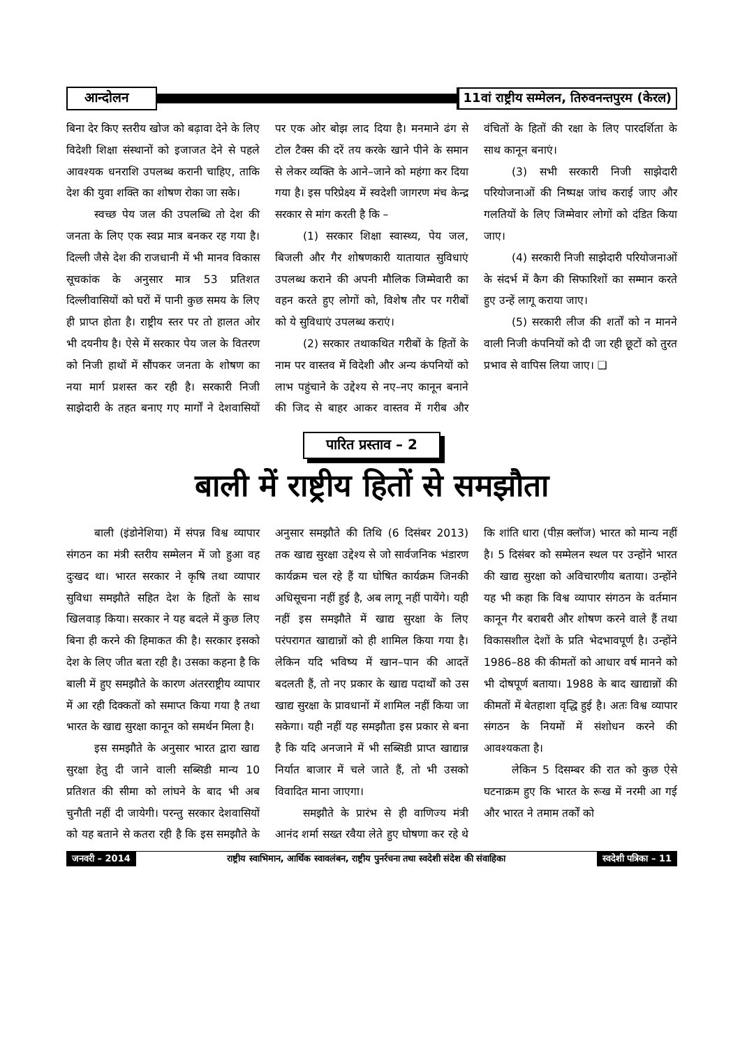आन्दोलन
11वां राष्ट्रीय सम्मेलन, तिरुवनन्तपुरम (केरल)
बिना देर किए स्तरीय खोज को बढ़ावा देने के लिए विदेशी शिक्षा संस्थानों को इजाजत देने से पहले आवश्यक धनराशि उपलब्ध करानी चाहिए, ताकि देश की युवा शक्ति का शोषण रोका जा सके।
स्वच्छ पेय जल की उपलब्धि तो देश की जनता के लिए एक स्वप्न मात्र बनकर रह गया है। दिल्ली जैसे देश की राजधानी में भी मानव विकास सूचकांक के अनुसार मात्र 53 प्रतिशत दिल्लीवासियों को घरों में पानी कुछ समय के लिए ही प्राप्त होता है। राष्ट्रीय स्तर पर तो हालत ओर भी दयनीय है। ऐसे में सरकार पेय जल के वितरण को निजी हाथों में सौंपकर जनता के शोषण का नया मार्ग प्रशस्त कर रही है। सरकारी निजी साझेदारी के तहत बनाए गए मार्गों ने देशवासियों पर एक ओर बोझ लाद दिया है। मनमाने ढंग से टोल टैक्स की दरें तय करके खाने पीने के समान से लेकर व्यक्ति के आने–जाने को महंगा कर दिया गया है। इस परिप्रेक्ष्य में स्वदेशी जागरण मंच केन्द्र सरकार से मांग करती है कि –
(1) सरकार शिक्षा स्वास्थ्य, पेय जल, बिजली और गैर शोषणकारी यातायात सुविधाएं उपलब्ध कराने की अपनी मौलिक जिम्मेवारी का वहन करते हुए लोगों को, विशेष तौर पर गरीबों को ये सुविधाएं उपलब्ध कराएं।
(2) सरकार तथाकथित गरीबों के हितों के नाम पर वास्तव में विदेशी और अन्य कंपनियों को लाभ पहुंचाने के उद्देश्य से नए–नए कानून बनाने की जिद से बाहर आकर वास्तव में गरीब और वंचितों के हितों की रक्षा के लिए पारदर्शिता के साथ कानून बनाएं।
(3) सभी सरकारी निजी साझेदारी परियोजनाओं की निष्पक्ष जांच कराई जाए और गलतियों के लिए जिम्मेवार लोगों को दंडित किया जाए।
(4) सरकारी निजी साझेदारी परियोजनाओं के संदर्भ में कैग की सिफारिशों का सम्मान करते हुए उन्हें लागू कराया जाए।
(5) सरकारी लीज की शर्तों को न मानने वाली निजी कंपनियों को दी जा रही छूटों को तुरत प्रभाव से वापिस लिया जाए। ❑
पारित प्रस्ताव – 2
बाली में राष्ट्रीय हितों से समझौता
बाली (इंडोनेशिया) में संपन्न विश्व व्यापार संगठन का मंत्री स्तरीय सम्मेलन में जो हुआ वह दुःखद था। भारत सरकार ने कृषि तथा व्यापार सुविधा समझौते सहित देश के हितों के साथ खिलवाड़ किया। सरकार ने यह बदले में कुछ लिए बिना ही करने की हिमाकत की है। सरकार इसको देश के लिए जीत बता रही है। उसका कहना है कि बाली में हुए समझौते के कारण अंतरराष्ट्रीय व्यापार में आ रही दिक्कतों को समाप्त किया गया है तथा भारत के खाद्य सुरक्षा कानून को समर्थन मिला है।
इस समझौते के अनुसार भारत द्वारा खाद्य सुरक्षा हेतु दी जाने वाली सब्सिडी मान्य 10 प्रतिशत की सीमा को लांघने के बाद भी अब चुनौती नहीं दी जायेगी। परन्तु सरकार देशवासियों को यह बताने से कतरा रही है कि इस समझौते के अनुसार समझौते की तिथि (6 दिसंबर 2013) तक खाद्य सुरक्षा उद्देश्य से जो सार्वजनिक भंडारण कार्यक्रम चल रहे हैं या घोषित कार्यक्रम जिनकी अधिसूचना नहीं हुई है, अब लागू नहीं पायेंगे। यही नहीं इस समझौते में खाद्य सुरक्षा के लिए परंपरागत खाद्यान्नों को ही शामिल किया गया है। लेकिन यदि भविष्य में खान–पान की आदतें बदलती हैं, तो नए प्रकार के खाद्य पदार्थों को उस खाद्य सुरक्षा के प्रावधानों में शामिल नहीं किया जा सकेगा। यही नहीं यह समझौता इस प्रकार से बना है कि यदि अनजाने में भी सब्सिडी प्राप्त खाद्यान्न निर्यात बाजार में चले जाते हैं, तो भी उसको विवादित माना जाएगा।
समझौते के प्रारंभ से ही वाणिज्य मंत्री आनंद शर्मा सख्त रवैया लेते हुए घोषणा कर रहे थे कि शांति धारा (पीस़ क्लॉज) भारत को मान्य नहीं है। 5 दिसंबर को सम्मेलन स्थल पर उन्होंने भारत की खाद्य सुरक्षा को अविचारणीय बताया। उन्होंने यह भी कहा कि विश्व व्यापार संगठन के वर्तमान कानून गैर बराबरी और शोषण करने वाले हैं तथा विकासशील देशों के प्रति भेदभावपूर्ण है। उन्होंने 1986–88 की कीमतों को आधार वर्ष मानने को भी दोषपूर्ण बताया। 1988 के बाद खाद्यान्नों की कीमतों में बेतहाशा वृद्धि हुई है। अतः विश्व व्यापार संगठन के नियमों में संशोधन करने की आवश्यकता है।
लेकिन 5 दिसम्बर की रात को कुछ ऐसे घटनाक्रम हुए कि भारत के रूख में नरमी आ गई और भारत ने तमाम तर्कों को
जनवरी – 2014
राष्ट्रीय स्वाभिमान, आर्थिक स्वावलंबन, राष्ट्रीय पुनर्रचना तथा स्वदेशी संदेश की संवाहिका
स्वदेशी पत्रिका – 11